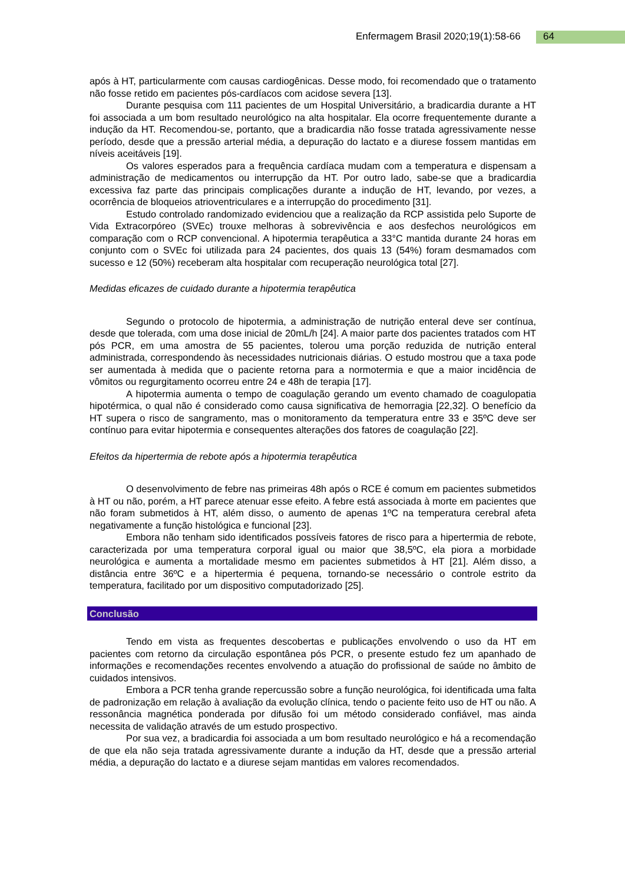Enfermagem Brasil 2020;19(1):58-66 64
após à HT, particularmente com causas cardiogênicas. Desse modo, foi recomendado que o tratamento não fosse retido em pacientes pós-cardíacos com acidose severa [13].
Durante pesquisa com 111 pacientes de um Hospital Universitário, a bradicardia durante a HT foi associada a um bom resultado neurológico na alta hospitalar. Ela ocorre frequentemente durante a indução da HT. Recomendou-se, portanto, que a bradicardia não fosse tratada agressivamente nesse período, desde que a pressão arterial média, a depuração do lactato e a diurese fossem mantidas em níveis aceitáveis [19].
Os valores esperados para a frequência cardíaca mudam com a temperatura e dispensam a administração de medicamentos ou interrupção da HT. Por outro lado, sabe-se que a bradicardia excessiva faz parte das principais complicações durante a indução de HT, levando, por vezes, a ocorrência de bloqueios atrioventriculares e a interrupção do procedimento [31].
Estudo controlado randomizado evidenciou que a realização da RCP assistida pelo Suporte de Vida Extracorpóreo (SVEc) trouxe melhoras à sobrevivência e aos desfechos neurológicos em comparação com o RCP convencional. A hipotermia terapêutica a 33°C mantida durante 24 horas em conjunto com o SVEc foi utilizada para 24 pacientes, dos quais 13 (54%) foram desmamados com sucesso e 12 (50%) receberam alta hospitalar com recuperação neurológica total [27].
Medidas eficazes de cuidado durante a hipotermia terapêutica
Segundo o protocolo de hipotermia, a administração de nutrição enteral deve ser contínua, desde que tolerada, com uma dose inicial de 20mL/h [24]. A maior parte dos pacientes tratados com HT pós PCR, em uma amostra de 55 pacientes, tolerou uma porção reduzida de nutrição enteral administrada, correspondendo às necessidades nutricionais diárias. O estudo mostrou que a taxa pode ser aumentada à medida que o paciente retorna para a normotermia e que a maior incidência de vômitos ou regurgitamento ocorreu entre 24 e 48h de terapia [17].
A hipotermia aumenta o tempo de coagulação gerando um evento chamado de coagulopatia hipotérmica, o qual não é considerado como causa significativa de hemorragia [22,32]. O benefício da HT supera o risco de sangramento, mas o monitoramento da temperatura entre 33 e 35ºC deve ser contínuo para evitar hipotermia e consequentes alterações dos fatores de coagulação [22].
Efeitos da hipertermia de rebote após a hipotermia terapêutica
O desenvolvimento de febre nas primeiras 48h após o RCE é comum em pacientes submetidos à HT ou não, porém, a HT parece atenuar esse efeito. A febre está associada à morte em pacientes que não foram submetidos à HT, além disso, o aumento de apenas 1ºC na temperatura cerebral afeta negativamente a função histológica e funcional [23].
Embora não tenham sido identificados possíveis fatores de risco para a hipertermia de rebote, caracterizada por uma temperatura corporal igual ou maior que 38,5ºC, ela piora a morbidade neurológica e aumenta a mortalidade mesmo em pacientes submetidos à HT [21]. Além disso, a distância entre 36ºC e a hipertermia é pequena, tornando-se necessário o controle estrito da temperatura, facilitado por um dispositivo computadorizado [25].
Conclusão
Tendo em vista as frequentes descobertas e publicações envolvendo o uso da HT em pacientes com retorno da circulação espontânea pós PCR, o presente estudo fez um apanhado de informações e recomendações recentes envolvendo a atuação do profissional de saúde no âmbito de cuidados intensivos.
Embora a PCR tenha grande repercussão sobre a função neurológica, foi identificada uma falta de padronização em relação à avaliação da evolução clínica, tendo o paciente feito uso de HT ou não. A ressonância magnética ponderada por difusão foi um método considerado confiável, mas ainda necessita de validação através de um estudo prospectivo.
Por sua vez, a bradicardia foi associada a um bom resultado neurológico e há a recomendação de que ela não seja tratada agressivamente durante a indução da HT, desde que a pressão arterial média, a depuração do lactato e a diurese sejam mantidas em valores recomendados.